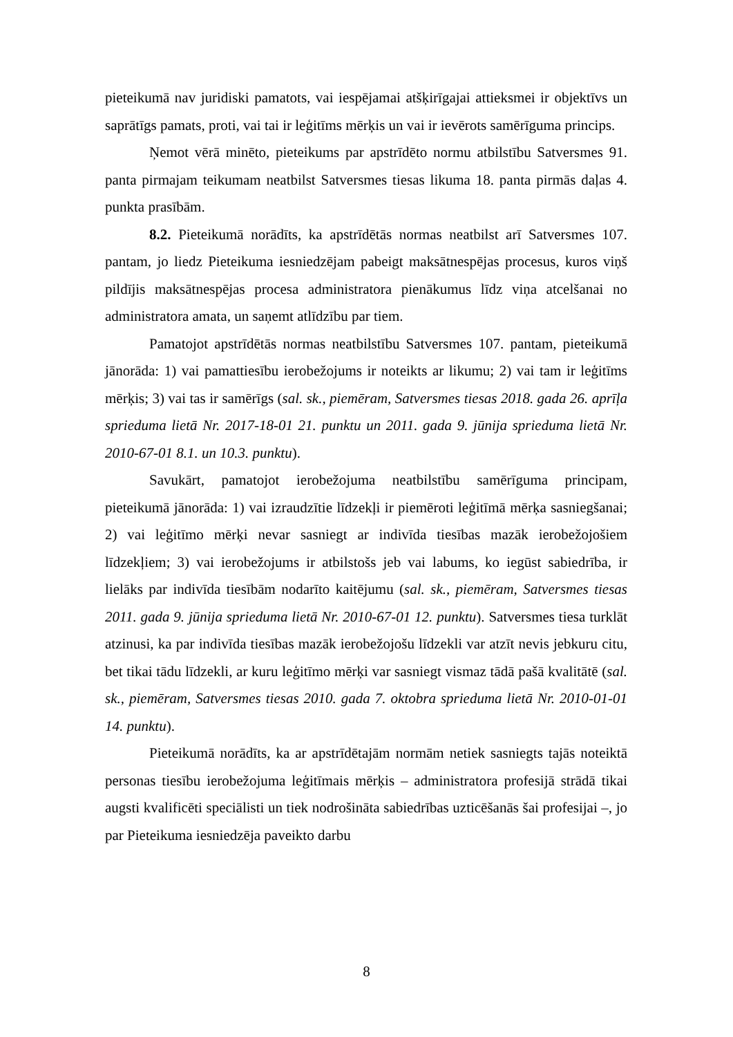pieteikumā nav juridiski pamatots, vai iespējamai atšķirīgajai attieksmei ir objektīvs un saprātīgs pamats, proti, vai tai ir leģitīms mērķis un vai ir ievērots samērīguma princips.
Ņemot vērā minēto, pieteikums par apstrīdēto normu atbilstību Satversmes 91. panta pirmajam teikumam neatbilst Satversmes tiesas likuma 18. panta pirmās daļas 4. punkta prasībām.
8.2. Pieteikumā norādīts, ka apstrīdētās normas neatbilst arī Satversmes 107. pantam, jo liedz Pieteikuma iesniedzējam pabeigt maksātnespējas procesus, kuros viņš pildījis maksātnespējas procesa administratora pienākumus līdz viņa atcelšanai no administratora amata, un saņemt atlīdzību par tiem.
Pamatojot apstrīdētās normas neatbilstību Satversmes 107. pantam, pieteikumā jānorāda: 1) vai pamattiesību ierobežojums ir noteikts ar likumu; 2) vai tam ir leģitīms mērķis; 3) vai tas ir samērīgs (sal. sk., piemēram, Satversmes tiesas 2018. gada 26. aprīļa sprieduma lietā Nr. 2017-18-01 21. punktu un 2011. gada 9. jūnija sprieduma lietā Nr. 2010-67-01 8.1. un 10.3. punktu).
Savukārt, pamatojot ierobežojuma neatbilstību samērīguma principam, pieteikumā jānorāda: 1) vai izraudzītie līdzekļi ir piemēroti leģitīmā mērķa sasniegšanai; 2) vai leģitīmo mērķi nevar sasniegt ar indivīda tiesības mazāk ierobežojošiem līdzekļiem; 3) vai ierobežojums ir atbilstošs jeb vai labums, ko iegūst sabiedrība, ir lielāks par indivīda tiesībām nodarīto kaitējumu (sal. sk., piemēram, Satversmes tiesas 2011. gada 9. jūnija sprieduma lietā Nr. 2010-67-01 12. punktu). Satversmes tiesa turklāt atzinusi, ka par indivīda tiesības mazāk ierobežojošu līdzekli var atzīt nevis jebkuru citu, bet tikai tādu līdzekli, ar kuru leģitīmo mērķi var sasniegt vismaz tādā pašā kvalitātē (sal. sk., piemēram, Satversmes tiesas 2010. gada 7. oktobra sprieduma lietā Nr. 2010-01-01 14. punktu).
Pieteikumā norādīts, ka ar apstrīdētajām normām netiek sasniegts tajās noteiktā personas tiesību ierobežojuma leģitīmais mērķis – administratora profesijā strādā tikai augsti kvalificēti speciālisti un tiek nodrošināta sabiedrības uzticēšanās šai profesijai –, jo par Pieteikuma iesniedzēja paveikto darbu
8